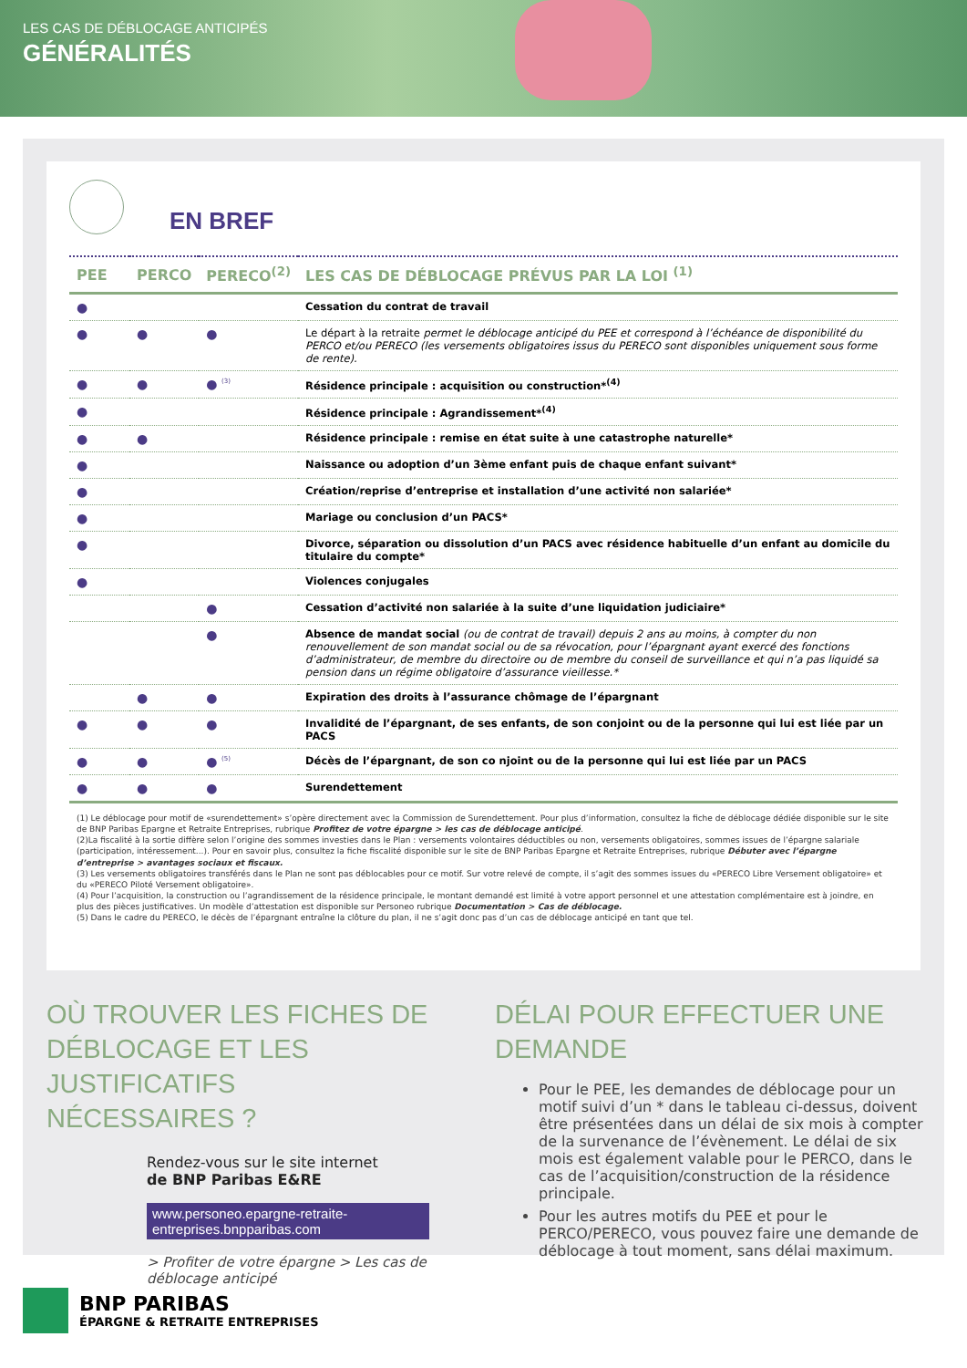LES CAS DE DÉBLOCAGE ANTICIPÉS
GÉNÉRALITÉS
EN BREF
| PEE | PERCO | PERECO<sup>(2)</sup> | LES CAS DE DÉBLOCAGE PRÉVUS PAR LA LOI <sup>(1)</sup> |
| --- | --- | --- | --- |
| ● | | | Cessation du contrat de travail |
| ● | ● | ● | Le départ à la retraite permet le déblocage anticipé du PEE et correspond à l’échéance de disponibilité du PERCO et/ou PERECO (les versements obligatoires issus du PERECO sont disponibles uniquement sous forme de rente). |
| ● | ● | ● <sup>(3)</sup> | Résidence principale : acquisition ou construction*<sup>(4)</sup> |
| ● | | | Résidence principale : Agrandissement*<sup>(4)</sup> |
| ● | ● | | Résidence principale : remise en état suite à une catastrophe naturelle* |
| ● | | | Naissance ou adoption d’un 3ème enfant puis de chaque enfant suivant* |
| ● | | | Création/reprise d’entreprise et installation d’une activité non salariée* |
| ● | | | Mariage ou conclusion d’un PACS* |
| ● | | | Divorce, séparation ou dissolution d’un PACS avec résidence habituelle d’un enfant au domicile du titulaire du compte* |
| ● | | | Violences conjugales |
| | | ● | Cessation d’activité non salariée à la suite d’une liquidation judiciaire* |
| | | ● | Absence de mandat social (ou de contrat de travail) depuis 2 ans au moins, à compter du non renouvellement de son mandat social ou de sa révocation, pour l’épargnant ayant exercé des fonctions d’administrateur, de membre du directoire ou de membre du conseil de surveillance et qui n’a pas liquidé sa pension dans un régime obligatoire d’assurance vieillesse.* |
| | ● | ● | Expiration des droits à l’assurance chômage de l’épargnant |
| ● | ● | ● | Invalidité de l’épargnant, de ses enfants, de son conjoint ou de la personne qui lui est liée par un PACS |
| ● | ● | ● <sup>(5)</sup> | Décès de l’épargnant, de son co njoint ou de la personne qui lui est liée par un PACS |
| ● | ● | ● | Surendettement |
(1) Le déblocage pour motif de «surendettement» s’opère directement avec la Commission de Surendettement. Pour plus d’information, consultez la fiche de déblocage dédiée disponible sur le site de BNP Paribas Epargne et Retraite Entreprises, rubrique Profitez de votre épargne > les cas de déblocage anticipé.
(2)La fiscalité à la sortie diffère selon l’origine des sommes investies dans le Plan : versements volontaires déductibles ou non, versements obligatoires, sommes issues de l’épargne salariale (participation, intéressement...). Pour en savoir plus, consultez la fiche fiscalité disponible sur le site de BNP Paribas Epargne et Retraite Entreprises, rubrique Débuter avec l’épargne d’entreprise > avantages sociaux et fiscaux.
(3) Les versements obligatoires transférés dans le Plan ne sont pas déblocables pour ce motif. Sur votre relevé de compte, il s’agit des sommes issues du «PERECO Libre Versement obligatoire» et du «PERECO Piloté Versement obligatoire».
(4) Pour l’acquisition, la construction ou l’agrandissement de la résidence principale, le montant demandé est limité à votre apport personnel et une attestation complémentaire est à joindre, en plus des pièces justificatives. Un modèle d’attestation est disponible sur Personeo rubrique Documentation > Cas de déblocage.
(5) Dans le cadre du PERECO, le décès de l’épargnant entraîne la clôture du plan, il ne s’agit donc pas d’un cas de déblocage anticipé en tant que tel.
OÙ TROUVER LES FICHES DE DÉBLOCAGE ET LES JUSTIFICATIFS NÉCESSAIRES ?
Rendez-vous sur le site internet
de BNP Paribas E&RE
www.personeo.epargne-retraite-entreprises.bnpparibas.com
> Profiter de votre épargne > Les cas de déblocage anticipé
DÉLAI POUR EFFECTUER UNE DEMANDE
Pour le PEE, les demandes de déblocage pour un motif suivi d’un * dans le tableau ci-dessus, doivent être présentées dans un délai de six mois à compter de la survenance de l’évènement. Le délai de six mois est également valable pour le PERCO, dans le cas de l’acquisition/construction de la résidence principale.
Pour les autres motifs du PEE et pour le PERCO/PERECO, vous pouvez faire une demande de déblocage à tout moment, sans délai maximum.
BNP PARIBAS
ÉPARGNE & RETRAITE ENTREPRISES